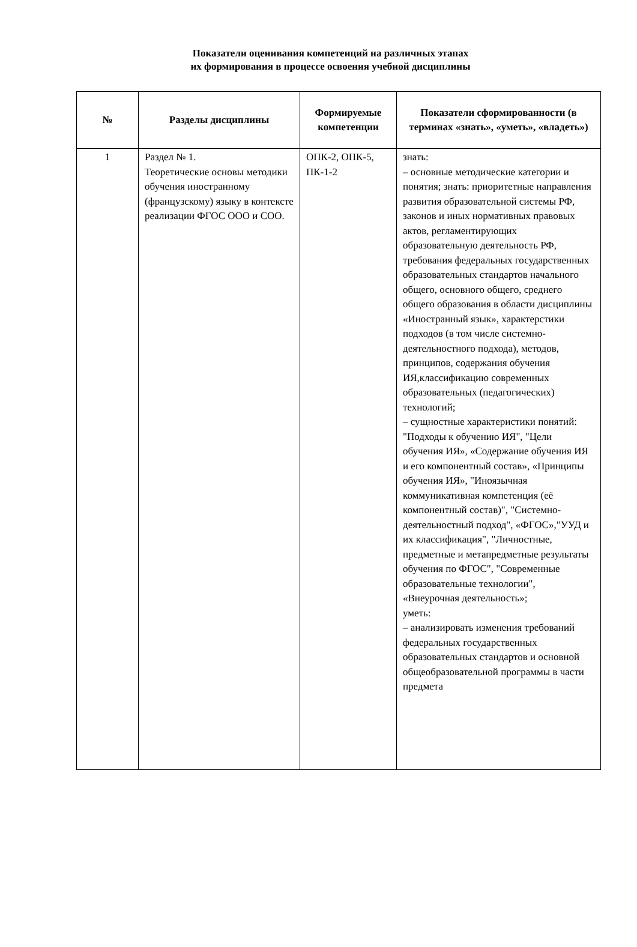Показатели оценивания компетенций на различных этапах
их формирования в процессе освоения учебной дисциплины
| № | Разделы дисциплины | Формируемые компетенции | Показатели сформированности (в терминах «знать», «уметь», «владеть») |
| --- | --- | --- | --- |
| 1 | Раздел № 1. Теоретические основы методики обучения иностранному (французскому) языку в контексте реализации ФГОС ООО и СОО. | ОПК-2, ОПК-5, ПК-1-2 | знать: – основные методические категории и понятия; знать: приоритетные направления развития образовательной системы РФ, законов и иных нормативных правовых актов, регламентирующих образовательную деятельность РФ, требования федеральных государственных образовательных стандартов начального общего, основного общего, среднего общего образования в области дисциплины «Иностранный язык», характерстики подходов (в том числе системно-деятельностного подхода), методов, принципов, содержания обучения ИЯ,классификацию современных образовательных (педагогических) технологий; – сущностные характеристики понятий: "Подходы к обучению ИЯ", "Цели обучения ИЯ», «Содержание обучения ИЯ и его компонентный состав», «Принципы обучения ИЯ», "Иноязычная коммуникативная компетенция (её компонентный состав)", "Системно-деятельностный подход", «ФГОС»,"УУД и их классификация", "Личностные, предметные и метапредметные результаты обучения по ФГОС", "Современные образовательные технологии", «Внеурочная деятельность»; уметь: – анализировать изменения требований федеральных государственных образовательных стандартов и основной общеобразовательной программы в части предмета |